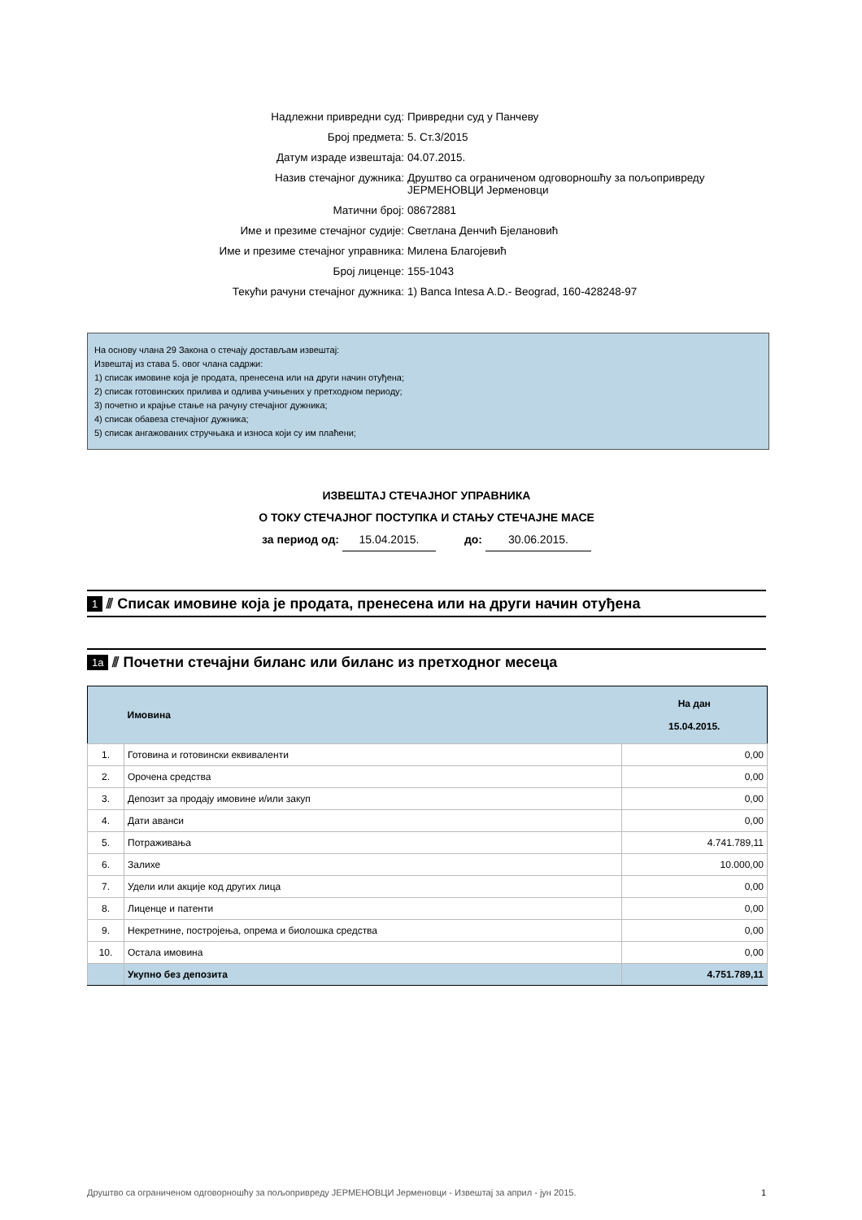Надлежни привредни суд: Привредни суд у Панчеву
Број предмета: 5. Ст.3/2015
Датум израде извештаја: 04.07.2015.
Назив стечајног дужника: Друштво са ограниченом одговорношћу за пољопривреду ЈЕРМЕНОВЦИ Јерменовци
Матични број: 08672881
Име и презиме стечајног судије: Светлана Денчић Бјелановић
Име и презиме стечајног управника: Милена Благојевић
Број лиценце: 155-1043
Текући рачуни стечајног дужника: 1) Banca Intesa A.D.- Beograd, 160-428248-97
На основу члана 29 Закона о стечају достављам извештај:
Извештај из става 5. овог члана садржи:
1) списак имовине која је продата, пренесена или на други начин отуђена;
2) списак готовинских прилива и одлива учињених у претходном периоду;
3) почетно и крајње стање на рачуну стечајног дужника;
4) списак обавеза стечајног дужника;
5) списак ангажованих стручњака и износа који су им плаћени;
ИЗВЕШТАЈ СТЕЧАЈНОГ УПРАВНИКА
О ТОКУ СТЕЧАЈНОГ ПОСТУПКА И СТАЊУ СТЕЧАЈНЕ МАСЕ
за период од: 15.04.2015. до: 30.06.2015.
1 /// Списак имовине која је продата, пренесена или на други начин отуђена
1a /// Почетни стечајни биланс или биланс из претходног месеца
| | Имовина | На дан 15.04.2015. |
| --- | --- | --- |
| 1. | Готовина и готовински еквиваленти | 0,00 |
| 2. | Орочена средства | 0,00 |
| 3. | Депозит за продају имовине и/или закуп | 0,00 |
| 4. | Дати аванси | 0,00 |
| 5. | Потраживања | 4.741.789,11 |
| 6. | Залихе | 10.000,00 |
| 7. | Удели или акције код других лица | 0,00 |
| 8. | Лиценце и патенти | 0,00 |
| 9. | Некретнине, постројења, опрема и биолошка средства | 0,00 |
| 10. | Остала имовина | 0,00 |
| | Укупно без депозита | 4.751.789,11 |
Друштво са ограниченом одговорношћу за пољопривреду ЈЕРМЕНОВЦИ Јерменовци - Извештај за април - јун 2015. 1